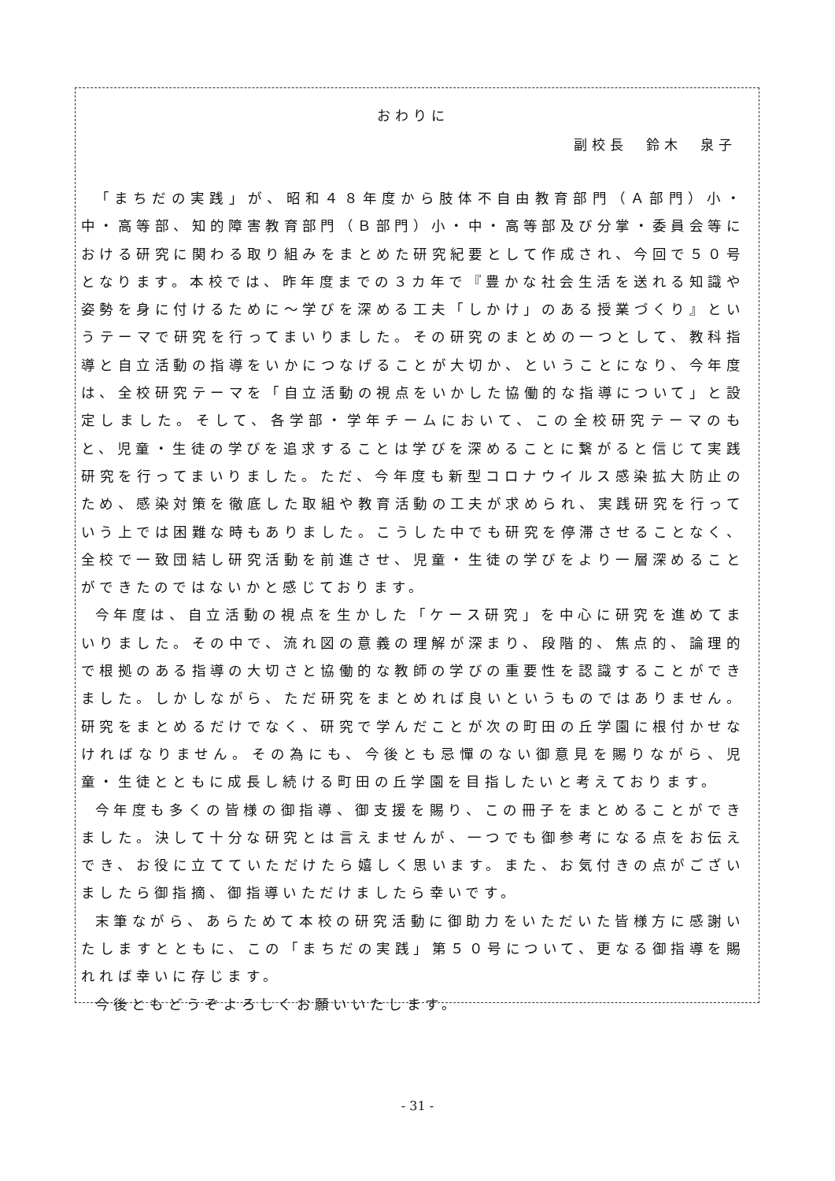おわりに
副校長　鈴木　泉子
「まちだの実践」が、昭和４８年度から肢体不自由教育部門（Ａ部門）小・中・高等部、知的障害教育部門（Ｂ部門）小・中・高等部及び分掌・委員会等における研究に関わる取り組みをまとめた研究紀要として作成され、今回で５０号となります。本校では、昨年度までの３カ年で『豊かな社会生活を送れる知識や姿勢を身に付けるために～学びを深める工夫「しかけ」のある授業づくり』というテーマで研究を行ってまいりました。その研究のまとめの一つとして、教科指導と自立活動の指導をいかにつなげることが大切か、ということになり、今年度は、全校研究テーマを「自立活動の視点をいかした協働的な指導について」と設定しました。そして、各学部・学年チームにおいて、この全校研究テーマのもと、児童・生徒の学びを追求することは学びを深めることに繋がると信じて実践研究を行ってまいりました。ただ、今年度も新型コロナウイルス感染拡大防止のため、感染対策を徹底した取組や教育活動の工夫が求められ、実践研究を行っていう上では困難な時もありました。こうした中でも研究を停滞させることなく、全校で一致団結し研究活動を前進させ、児童・生徒の学びをより一層深めることができたのではないかと感じております。
今年度は、自立活動の視点を生かした「ケース研究」を中心に研究を進めてまいりました。その中で、流れ図の意義の理解が深まり、段階的、焦点的、論理的で根拠のある指導の大切さと協働的な教師の学びの重要性を認識することができました。しかしながら、ただ研究をまとめれば良いというものではありません。研究をまとめるだけでなく、研究で学んだことが次の町田の丘学園に根付かせなければなりません。その為にも、今後とも忌憚のない御意見を賜りながら、児童・生徒とともに成長し続ける町田の丘学園を目指したいと考えております。
今年度も多くの皆様の御指導、御支援を賜り、この冊子をまとめることができました。決して十分な研究とは言えませんが、一つでも御参考になる点をお伝えでき、お役に立てていただけたら嬉しく思います。また、お気付きの点がございましたら御指摘、御指導いただけましたら幸いです。
末筆ながら、あらためて本校の研究活動に御助力をいただいた皆様方に感謝いたしますとともに、この「まちだの実践」第５０号について、更なる御指導を賜れれば幸いに存じます。
今後ともどうぞよろしくお願いいたします。
- 31 -